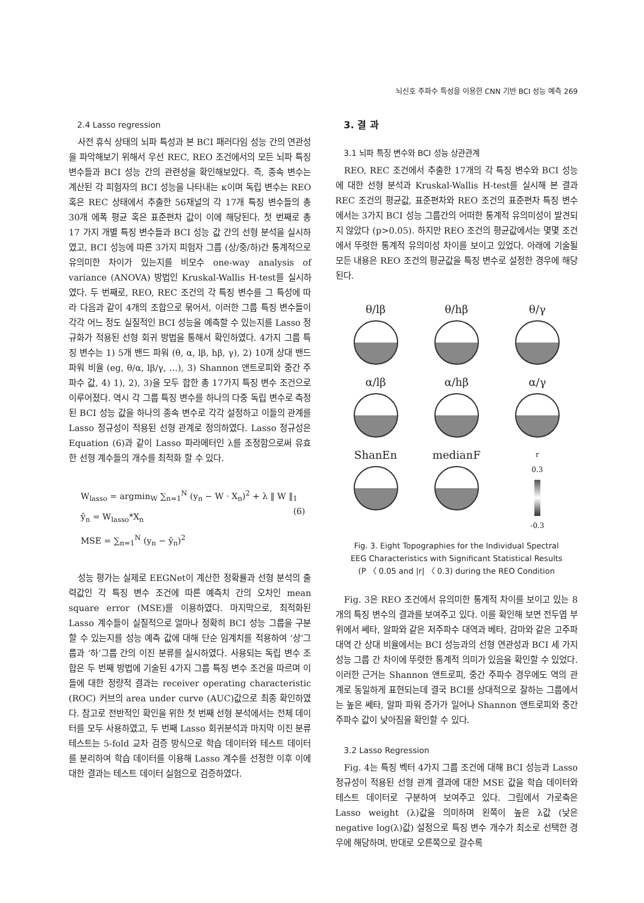뇌신호 주파수 특성을 이용한 CNN 기반 BCI 성능 예측 269
2.4 Lasso regression
사전 휴식 상태의 뇌파 특성과 본 BCI 패러다임 성능 간의 연관성을 파악해보기 위해서 우선 REC, REO 조건에서의 모든 뇌파 특징 변수들과 BCI 성능 간의 관련성을 확인해보았다. 즉, 종속 변수는 계산된 각 피험자의 BCI 성능을 나타내는 κ이며 독립 변수는 REO 혹은 REC 상태에서 추출한 56채널의 각 17개 특징 변수들의 총 30개 에폭 평균 혹은 표준편차 값이 이에 해당된다. 첫 번째로 총 17 가지 개별 특징 변수들과 BCI 성능 값 간의 선형 분석을 실시하였고, BCI 성능에 따른 3가지 피험자 그룹 (상/중/하)간 통계적으로 유의미한 차이가 있는지를 비모수 one-way analysis of variance (ANOVA) 방법인 Kruskal-Wallis H-test를 실시하였다. 두 번째로, REO, REC 조건의 각 특징 변수를 그 특성에 따라 다음과 같이 4개의 조합으로 묶어서, 이러한 그룹 특징 변수들이 각각 어느 정도 실질적인 BCI 성능을 예측할 수 있는지를 Lasso 정규화가 적용된 선형 회귀 방법을 통해서 확인하였다. 4가지 그룹 특징 변수는 1) 5개 밴드 파워 (θ, α, lβ, hβ, γ), 2) 10개 상대 밴드 파워 비율 (eg, θ/α, lβ/γ, ...), 3) Shannon 앤트로피와 중간 주파수 값, 4) 1), 2), 3)을 모두 합한 총 17가지 특징 변수 조건으로 이루어졌다. 역시 각 그룹 특징 변수를 하나의 다중 독립 변수로 측정된 BCI 성능 값을 하나의 종속 변수로 각각 설정하고 이들의 관계를 Lasso 정규성이 적용된 선형 관계로 정의하였다. Lasso 정규성은 Equation (6)과 같이 Lasso 파라메터인 λ를 조정함으로써 유효한 선형 계수들의 개수를 최적화 할 수 있다.
W<sub>lasso</sub> = argmin<sub>W</sub> ∑<sub>n=1</sub><sup>N</sup> (y<sub>n</sub> − W · X<sub>n</sub>)<sup>2</sup> + λ ‖ W ‖<sub>1</sub>
ŷ<sub>n</sub> = W<sub>lasso</sub>*X<sub>n</sub>
MSE = ∑<sub>n=1</sub><sup>N</sup> (y<sub>n</sub> − ŷ<sub>n</sub>)<sup>2</sup>
(6)
성능 평가는 실제로 EEGNet이 계산한 정확률과 선형 분석의 출력값인 각 특징 변수 조건에 따른 예측치 간의 오차인 mean square error (MSE)를 이용하였다. 마지막으로, 최적화된 Lasso 계수들이 실질적으로 얼마나 정확히 BCI 성능 그룹을 구분할 수 있는지를 성능 예측 값에 대해 단순 임계치를 적용하여 ‘상’그룹과 ‘하’그룹 간의 이진 분류를 실시하였다. 사용되는 독립 변수 조합은 두 번째 방법에 기술된 4가지 그룹 특징 변수 조건을 따르며 이들에 대한 정량적 결과는 receiver operating characteristic (ROC) 커브의 area under curve (AUC)값으로 최종 확인하였다. 참고로 전반적인 확인을 위한 첫 번째 선형 분석에서는 전체 데이터를 모두 사용하였고, 두 번째 Lasso 회귀분석과 마지막 이진 분류 테스트는 5-fold 교차 검증 방식으로 학습 데이터와 테스트 데이터를 분리하여 학습 데이터를 이용해 Lasso 계수를 선정한 이후 이에 대한 결과는 테스트 데이터 실험으로 검증하였다.
3. 결 과
3.1 뇌파 특징 변수와 BCI 성능 상관관계
REO, REC 조건에서 추출한 17개의 각 특징 변수와 BCI 성능에 대한 선형 분석과 Kruskal-Wallis H-test를 실시해 본 결과 REC 조건의 평균값, 표준편차와 REO 조건의 표준편차 특징 변수에서는 3가지 BCI 성능 그룹간의 어떠한 통계적 유의미성이 발견되지 않았다 (p>0.05). 하지만 REO 조건의 평균값에서는 몇몇 조건에서 뚜렷한 통계적 유의미성 차이를 보이고 있었다. 아래에 기술될 모든 내용은 REO 조건의 평균값을 특징 변수로 설정한 경우에 해당된다.
θ/lβ
θ/hβ
θ/γ
α/lβ
α/hβ
α/γ
ShanEn
medianF
r
0.3
-0.3
Fig. 3. Eight Topographies for the Individual Spectral
EEG Characteristics with Significant Statistical Results
(P 〈 0.05 and |r| 〈 0.3) during the REO Condition
Fig. 3은 REO 조건에서 유의미한 통계적 차이를 보이고 있는 8개의 특징 변수의 결과를 보여주고 있다. 이를 확인해 보면 전두엽 부위에서 쎄타, 알파와 같은 저주파수 대역과 베타, 감마와 같은 고주파 대역 간 상대 비율에서는 BCI 성능과의 선형 연관성과 BCI 세 가지 성능 그룹 간 차이에 뚜렷한 통계적 의미가 있음을 확인할 수 있었다. 이러한 근거는 Shannon 앤트로피, 중간 주파수 경우에도 역의 관계로 동일하게 표현되는데 결국 BCI를 상대적으로 잘하는 그룹에서는 높은 쎄타, 알파 파워 증가가 일어나 Shannon 앤트로피와 중간 주파수 값이 낮아짐을 확인할 수 있다.
3.2 Lasso Regression
Fig. 4는 특징 벡터 4가지 그룹 조건에 대해 BCI 성능과 Lasso 정규성이 적용된 선형 관계 결과에 대한 MSE 값을 학습 데이터와 테스트 데이터로 구분하여 보여주고 있다. 그림에서 가로축은 Lasso weight (λ)값을 의미하며 왼쪽이 높은 λ값 (낮은 negative log(λ)값) 설정으로 특징 변수 개수가 최소로 선택한 경우에 해당하며, 반대로 오른쪽으로 갈수록